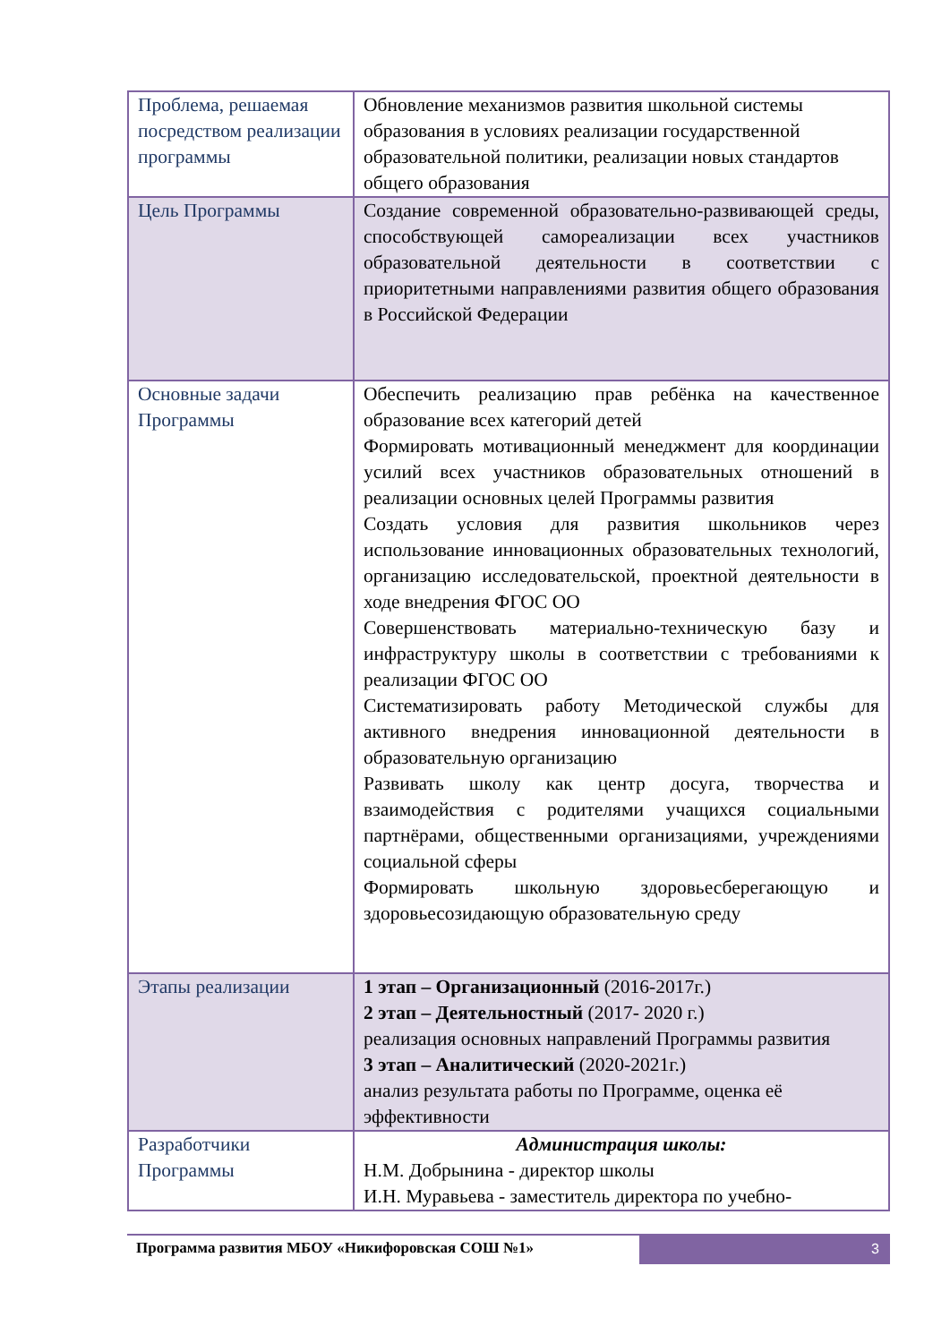| Проблема, решаемая посредством реализации программы | Обновление механизмов развития школьной системы образования в условиях реализации государственной образовательной политики, реализации новых стандартов общего образования |
| Цель Программы | Создание современной образовательно-развивающей среды, способствующей самореализации всех участников образовательной деятельности в соответствии с приоритетными направлениями развития общего образования в Российской Федерации |
| Основные задачи Программы | Обеспечить реализацию прав ребёнка на качественное образование всех категорий детей Формировать мотивационный менеджмент для координации усилий всех участников образовательных отношений в реализации основных целей Программы развития Создать условия для развития школьников через использование инновационных образовательных технологий, организацию исследовательской, проектной деятельности в ходе внедрения ФГОС ОО Совершенствовать материально-техническую базу и инфраструктуру школы в соответствии с требованиями к реализации ФГОС ОО Систематизировать работу Методической службы для активного внедрения инновационной деятельности в образовательную организацию Развивать школу как центр досуга, творчества и взаимодействия с родителями учащихся социальными партнёрами, общественными организациями, учреждениями социальной сферы Формировать школьную здоровьесберегающую и здоровьесозидающую образовательную среду |
| Этапы реализации | 1 этап – Организационный (2016-2017г.) 2 этап – Деятельностный (2017- 2020 г.) реализация основных направлений Программы развития 3 этап – Аналитический (2020-2021г.) анализ результата работы по Программе, оценка её эффективности |
| Разработчики Программы | Администрация школы: Н.М. Добрынина - директор школы И.Н. Муравьева - заместитель директора по учебно- |
Программа развития МБОУ «Никифоровская СОШ №1»
3